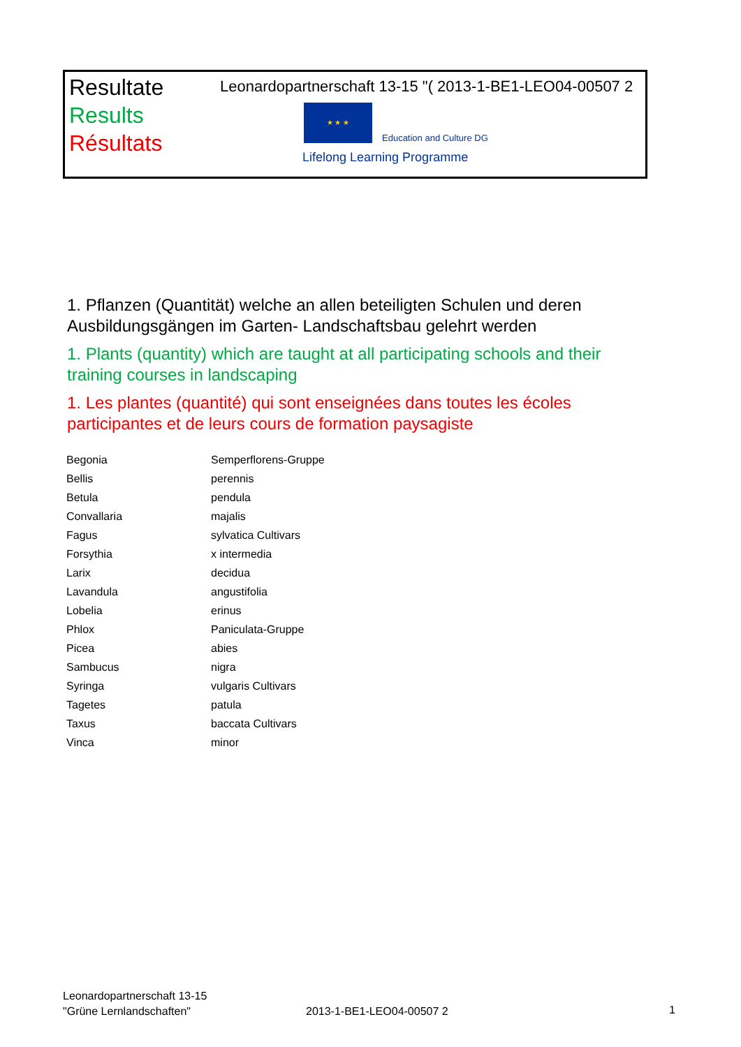Resultate
Results
Résultats
Leonardopartnerschaft 13-15 "( 2013-1-BE1-LEO04-00507 2
★ ★ ★
Education and Culture DG
Lifelong Learning Programme
1. Pflanzen (Quantität) welche an allen beteiligten Schulen und deren Ausbildungsgängen im Garten- Landschaftsbau gelehrt werden
1. Plants (quantity) which are taught at all participating schools and their training courses in landscaping
1. Les plantes (quantité) qui sont enseignées dans toutes les écoles participantes et de leurs cours de formation paysagiste
| Begonia | Semperflorens-Gruppe |
| Bellis | perennis |
| Betula | pendula |
| Convallaria | majalis |
| Fagus | sylvatica Cultivars |
| Forsythia | x intermedia |
| Larix | decidua |
| Lavandula | angustifolia |
| Lobelia | erinus |
| Phlox | Paniculata-Gruppe |
| Picea | abies |
| Sambucus | nigra |
| Syringa | vulgaris Cultivars |
| Tagetes | patula |
| Taxus | baccata Cultivars |
| Vinca | minor |
Leonardopartnerschaft 13-15
"Grüne Lernlandschaften"
2013-1-BE1-LEO04-00507 2 1